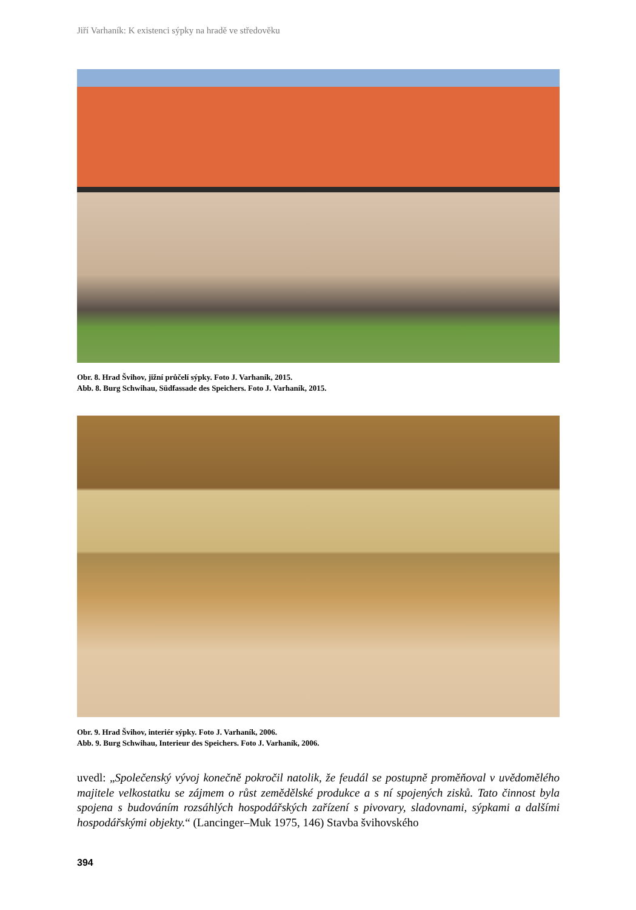Jiří Varhaník: K existenci sýpky na hradě ve středověku
Obr. 8. Hrad Švihov, jižní průčelí sýpky. Foto J. Varhaník, 2015.
Abb. 8. Burg Schwihau, Südfassade des Speichers. Foto J. Varhaník, 2015.
Obr. 9. Hrad Švihov, interiér sýpky. Foto J. Varhaník, 2006.
Abb. 9. Burg Schwihau, Interieur des Speichers. Foto J. Varhaník, 2006.
uvedl: „Společenský vývoj konečně pokročil natolik, že feudál se postupně proměňoval v uvědo­mělého majitele velkostatku se zájmem o růst zemědělské produkce a s ní spojených zisků. Tato činnost byla spojena s budováním rozsáhlých hospodářských zařízení s pivovary, sladovnami, sýpkami a dalšími hospodářskými objekty.“ (Lancinger–Muk 1975, 146) Stavba švihovského
394